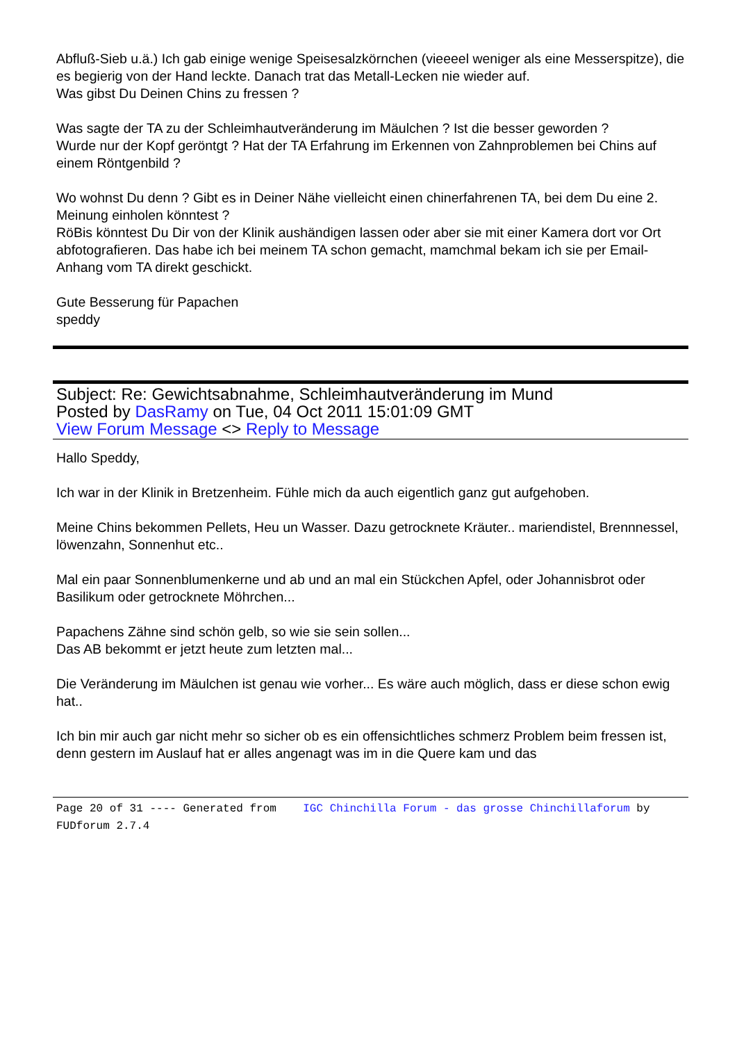Abfluß-Sieb u.ä.) Ich gab einige wenige Speisesalzkörnchen (vieeeel weniger als eine Messerspitze), die es begierig von der Hand leckte. Danach trat das Metall-Lecken nie wieder auf.
Was gibst Du Deinen Chins zu fressen ?
Was sagte der TA zu der Schleimhautveränderung im Mäulchen ? Ist die besser geworden ?
Wurde nur der Kopf geröntgt ? Hat der TA Erfahrung im Erkennen von Zahnproblemen bei Chins auf einem Röntgenbild ?
Wo wohnst Du denn ? Gibt es in Deiner Nähe vielleicht einen chinerfahrenen TA, bei dem Du eine 2. Meinung einholen könntest ?
RöBis könntest Du Dir von der Klinik aushändigen lassen oder aber sie mit einer Kamera dort vor Ort abfotografieren. Das habe ich bei meinem TA schon gemacht, mamchmal bekam ich sie per Email-Anhang vom TA direkt geschickt.
Gute Besserung für Papachen
speddy
Subject: Re: Gewichtsabnahme, Schleimhautveränderung im Mund
Posted by DasRamy on Tue, 04 Oct 2011 15:01:09 GMT
View Forum Message <> Reply to Message
Hallo Speddy,
Ich war in der Klinik in Bretzenheim. Fühle mich da auch eigentlich ganz gut aufgehoben.
Meine Chins bekommen Pellets, Heu un Wasser. Dazu getrocknete Kräuter.. mariendistel, Brennnessel, löwenzahn, Sonnenhut etc..
Mal ein paar Sonnenblumenkerne und ab und an mal ein Stückchen Apfel, oder Johannisbrot oder Basilikum oder getrocknete Möhrchen...
Papachens Zähne sind schön gelb, so wie sie sein sollen...
Das AB bekommt er jetzt heute zum letzten mal...
Die Veränderung im Mäulchen ist genau wie vorher... Es wäre auch möglich, dass er diese schon ewig hat..
Ich bin mir auch gar nicht mehr so sicher ob es ein offensichtliches schmerz Problem beim fressen ist, denn gestern im Auslauf hat er alles angenagt was im in die Quere kam und das
Page 20 of 31 ---- Generated from IGC Chinchilla Forum - das grosse Chinchillaforum by FUDforum 2.7.4